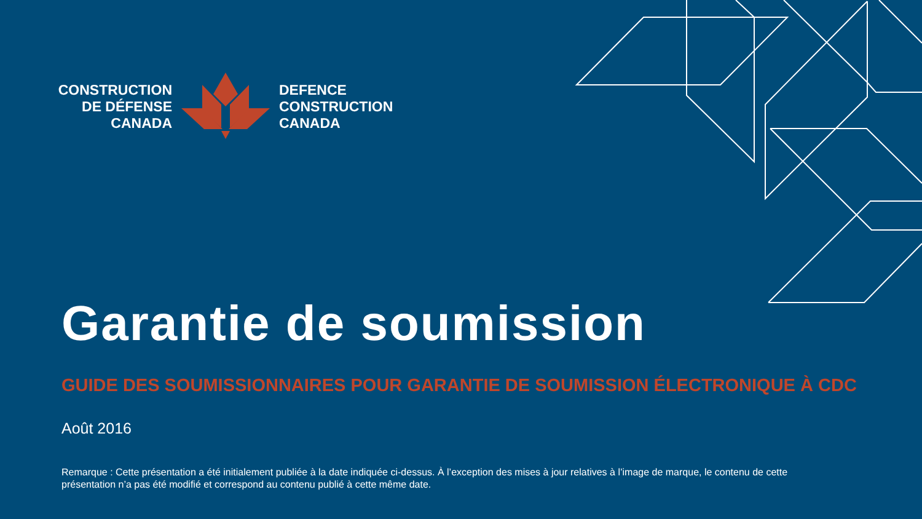CONSTRUCTION
DE DÉFENSE
CANADA
DEFENCE
CONSTRUCTION
CANADA
Garantie de soumission
GUIDE DES SOUMISSIONNAIRES POUR GARANTIE DE SOUMISSION ÉLECTRONIQUE À CDC
Août 2016
Remarque : Cette présentation a été initialement publiée à la date indiquée ci-dessus. À l’exception des mises à jour relatives à l’image de marque, le contenu de cette présentation n’a pas été modifié et correspond au contenu publié à cette même date.